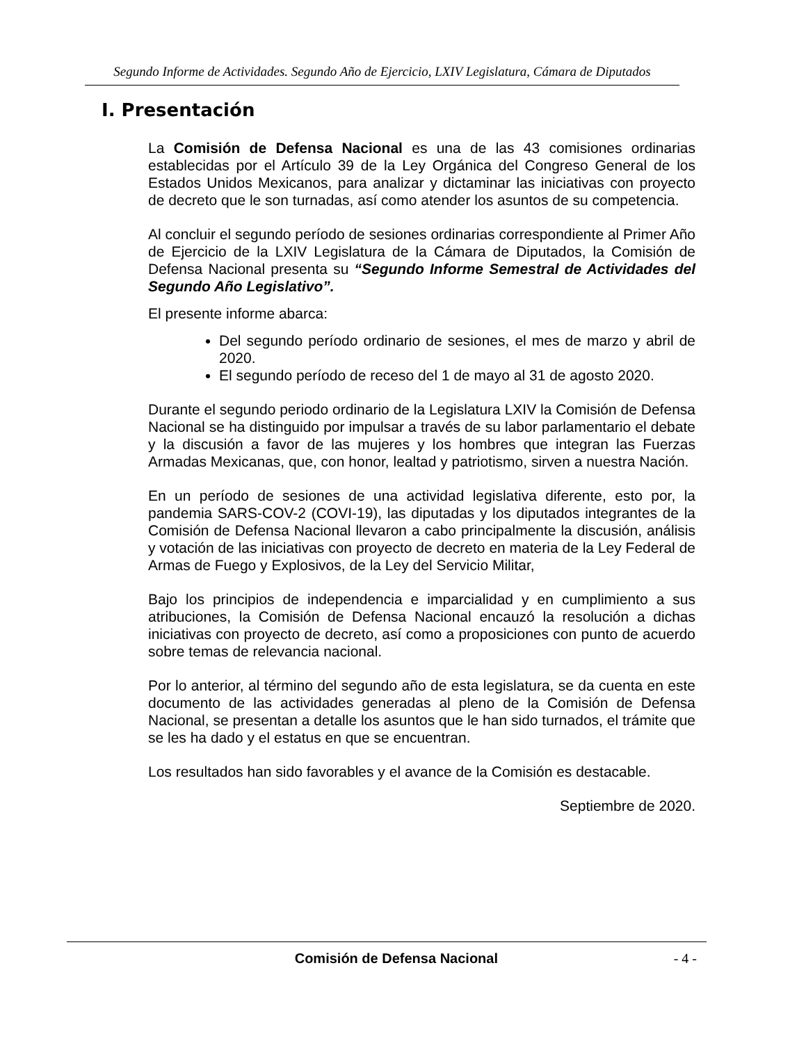Segundo Informe de Actividades. Segundo Año de Ejercicio, LXIV Legislatura, Cámara de Diputados
I. Presentación
La Comisión de Defensa Nacional es una de las 43 comisiones ordinarias establecidas por el Artículo 39 de la Ley Orgánica del Congreso General de los Estados Unidos Mexicanos, para analizar y dictaminar las iniciativas con proyecto de decreto que le son turnadas, así como atender los asuntos de su competencia.
Al concluir el segundo período de sesiones ordinarias correspondiente al Primer Año de Ejercicio de la LXIV Legislatura de la Cámara de Diputados, la Comisión de Defensa Nacional presenta su “Segundo Informe Semestral de Actividades del Segundo Año Legislativo”.
El presente informe abarca:
Del segundo período ordinario de sesiones, el mes de marzo y abril de 2020.
El segundo período de receso del 1 de mayo al 31 de agosto 2020.
Durante el segundo periodo ordinario de la Legislatura LXIV la Comisión de Defensa Nacional se ha distinguido por impulsar a través de su labor parlamentario el debate y la discusión a favor de las mujeres y los hombres que integran las Fuerzas Armadas Mexicanas, que, con honor, lealtad y patriotismo, sirven a nuestra Nación.
En un período de sesiones de una actividad legislativa diferente, esto por, la pandemia SARS-COV-2 (COVI-19), las diputadas y los diputados integrantes de la Comisión de Defensa Nacional llevaron a cabo principalmente la discusión, análisis y votación de las iniciativas con proyecto de decreto en materia de la Ley Federal de Armas de Fuego y Explosivos, de la Ley del Servicio Militar,
Bajo los principios de independencia e imparcialidad y en cumplimiento a sus atribuciones, la Comisión de Defensa Nacional encauzó la resolución a dichas iniciativas con proyecto de decreto, así como a proposiciones con punto de acuerdo sobre temas de relevancia nacional.
Por lo anterior, al término del segundo año de esta legislatura, se da cuenta en este documento de las actividades generadas al pleno de la Comisión de Defensa Nacional, se presentan a detalle los asuntos que le han sido turnados, el trámite que se les ha dado y el estatus en que se encuentran.
Los resultados han sido favorables y el avance de la Comisión es destacable.
Septiembre de 2020.
Comisión de Defensa Nacional - 4 -